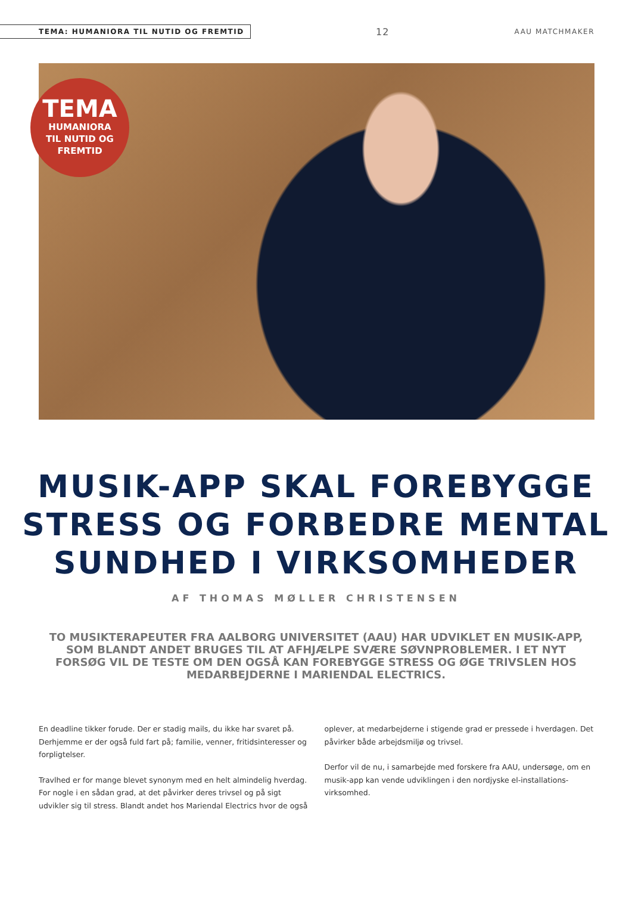TEMA: HUMANIORA TIL NUTID OG FREMTID
12
AAU MATCHMAKER
TEMA
HUMANIORA
TIL NUTID OG
FREMTID
MUSIK-APP SKAL FOREBYGGE STRESS OG FORBEDRE MENTAL SUNDHED I VIRKSOMHEDER
AF THOMAS MØLLER CHRISTENSEN
TO MUSIKTERAPEUTER FRA AALBORG UNIVERSITET (AAU) HAR UDVIKLET EN MUSIK-APP, SOM BLANDT ANDET BRUGES TIL AT AFHJÆLPE SVÆRE SØVNPROBLEMER. I ET NYT FORSØG VIL DE TESTE OM DEN OGSÅ KAN FOREBYGGE STRESS OG ØGE TRIVSLEN HOS MEDARBEJDERNE I MARIENDAL ELECTRICS.
En deadline tikker forude. Der er stadig mails, du ikke har svaret på. Derhjemme er der også fuld fart på; familie, venner, fritidsinteresser og forpligtelser.
Travlhed er for mange blevet synonym med en helt almindelig hverdag. For nogle i en sådan grad, at det påvirker deres trivsel og på sigt udvikler sig til stress. Blandt andet hos Mariendal Electrics hvor de også oplever, at medarbejderne i stigende grad er pressede i hverdagen. Det påvirker både arbejdsmiljø og trivsel.
Derfor vil de nu, i samarbejde med forskere fra AAU, undersøge, om en musik-app kan vende udviklingen i den nordjyske el-installations-virksomhed.